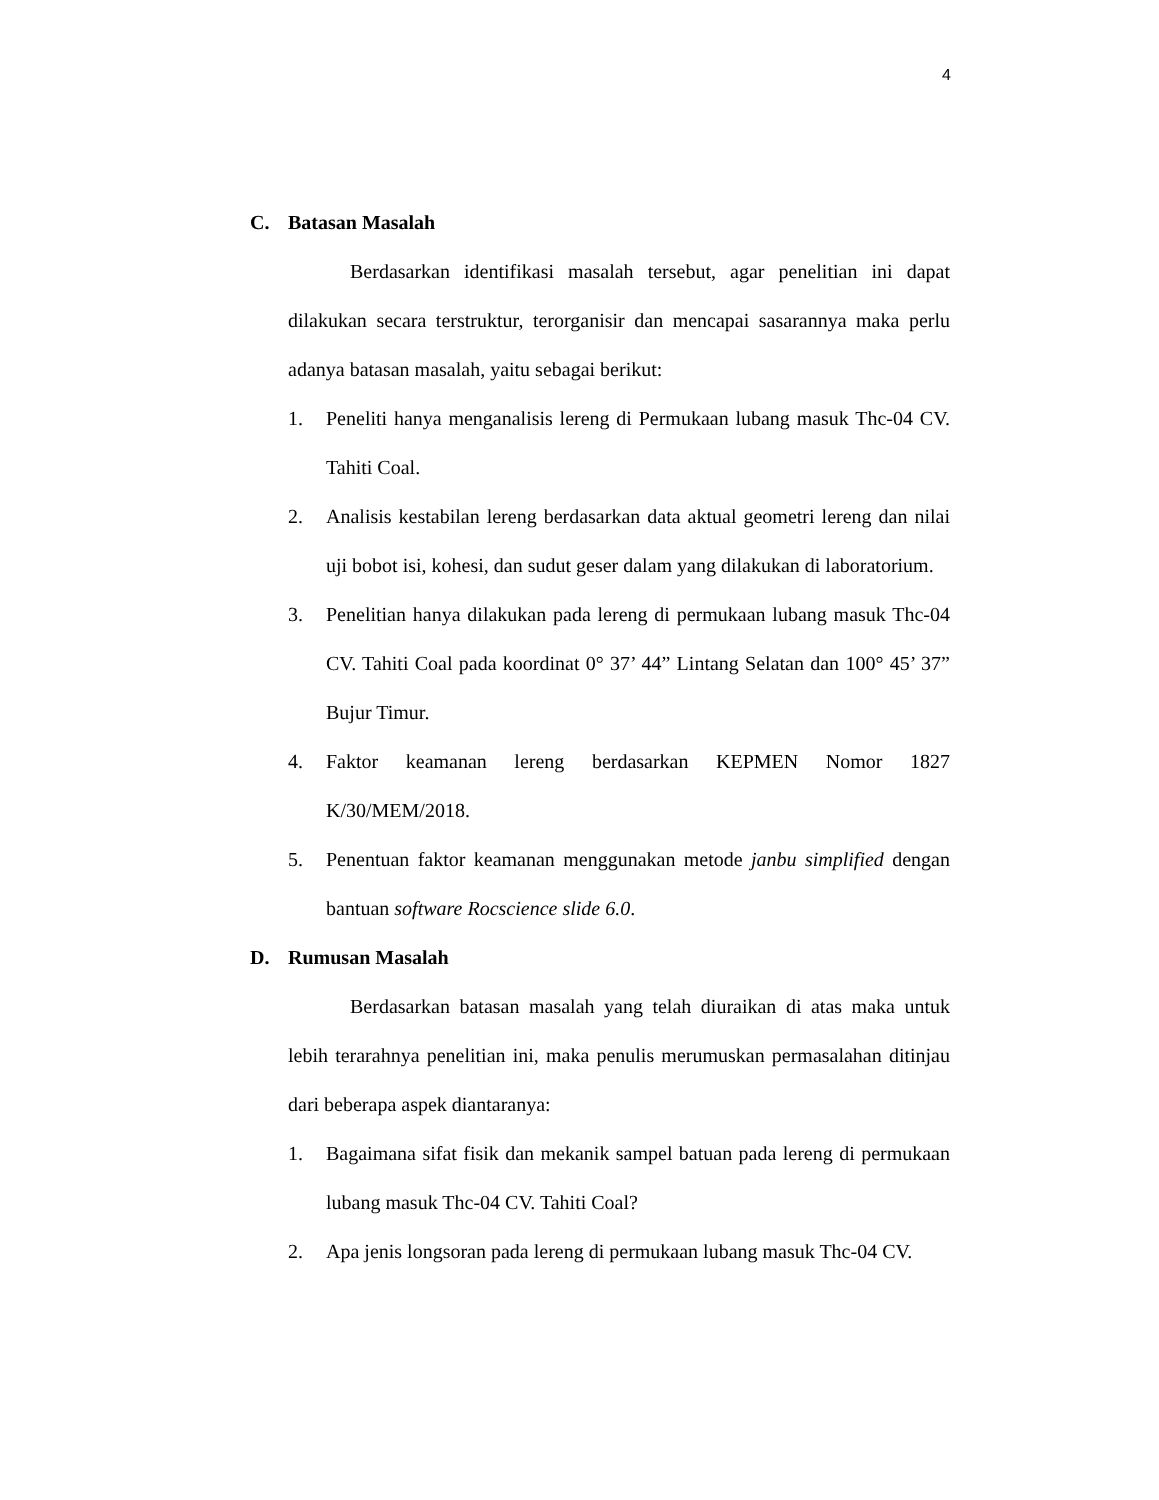4
C. Batasan Masalah
Berdasarkan identifikasi masalah tersebut, agar penelitian ini dapat dilakukan secara terstruktur, terorganisir dan mencapai sasarannya maka perlu adanya batasan masalah, yaitu sebagai berikut:
1. Peneliti hanya menganalisis lereng di Permukaan lubang masuk Thc-04 CV. Tahiti Coal.
2. Analisis kestabilan lereng berdasarkan data aktual geometri lereng dan nilai uji bobot isi, kohesi, dan sudut geser dalam yang dilakukan di laboratorium.
3. Penelitian hanya dilakukan pada lereng di permukaan lubang masuk Thc-04 CV. Tahiti Coal pada koordinat 0° 37’ 44” Lintang Selatan dan 100° 45’ 37” Bujur Timur.
4. Faktor keamanan lereng berdasarkan KEPMEN Nomor 1827 K/30/MEM/2018.
5. Penentuan faktor keamanan menggunakan metode janbu simplified dengan bantuan software Rocscience slide 6.0.
D. Rumusan Masalah
Berdasarkan batasan masalah yang telah diuraikan di atas maka untuk lebih terarahnya penelitian ini, maka penulis merumuskan permasalahan ditinjau dari beberapa aspek diantaranya:
1. Bagaimana sifat fisik dan mekanik sampel batuan pada lereng di permukaan lubang masuk Thc-04 CV. Tahiti Coal?
2. Apa jenis longsoran pada lereng di permukaan lubang masuk Thc-04 CV.